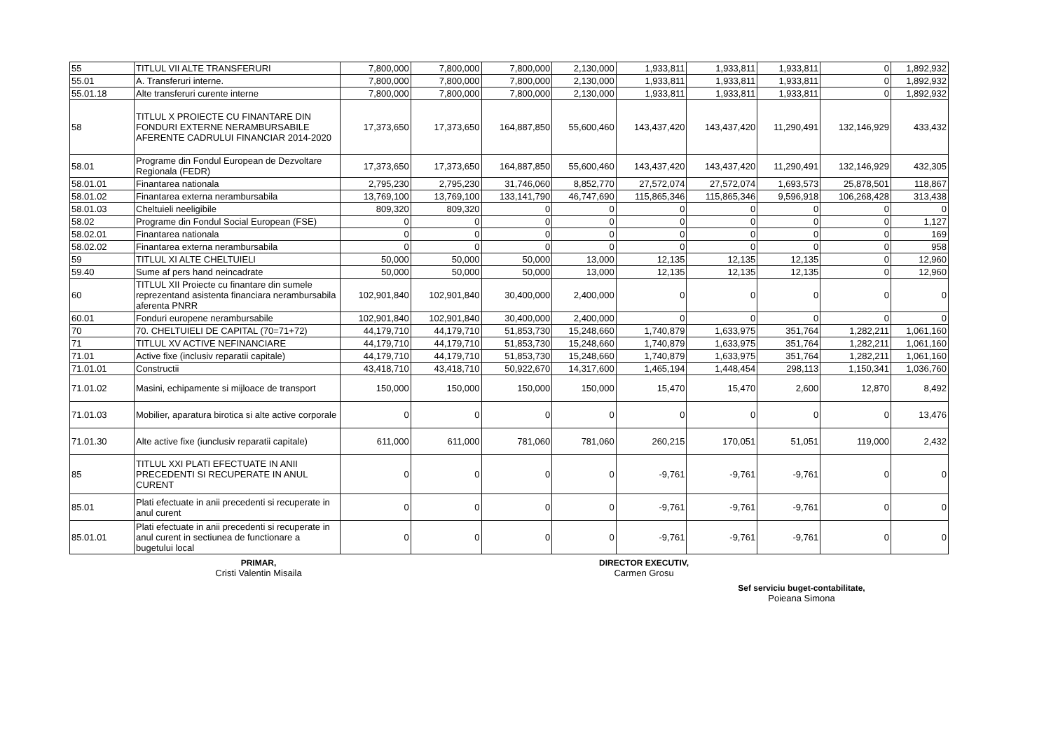| 55 | TITLUL VII ALTE TRANSFERURI | 7,800,000 | 7,800,000 | 7,800,000 | 2,130,000 | 1,933,811 | 1,933,811 | 1,933,811 | 0 | 1,892,932 |
| 55.01 | A. Transferuri interne. | 7,800,000 | 7,800,000 | 7,800,000 | 2,130,000 | 1,933,811 | 1,933,811 | 1,933,811 | 0 | 1,892,932 |
| 55.01.18 | Alte transferuri curente interne | 7,800,000 | 7,800,000 | 7,800,000 | 2,130,000 | 1,933,811 | 1,933,811 | 1,933,811 | 0 | 1,892,932 |
| 58 | TITLUL X PROIECTE CU FINANTARE DIN FONDURI EXTERNE NERAMBURSABILE AFERENTE CADRULUI FINANCIAR 2014-2020 | 17,373,650 | 17,373,650 | 164,887,850 | 55,600,460 | 143,437,420 | 143,437,420 | 11,290,491 | 132,146,929 | 433,432 |
| 58.01 | Programe din Fondul European de Dezvoltare Regionala (FEDR) | 17,373,650 | 17,373,650 | 164,887,850 | 55,600,460 | 143,437,420 | 143,437,420 | 11,290,491 | 132,146,929 | 432,305 |
| 58.01.01 | Finantarea nationala | 2,795,230 | 2,795,230 | 31,746,060 | 8,852,770 | 27,572,074 | 27,572,074 | 1,693,573 | 25,878,501 | 118,867 |
| 58.01.02 | Finantarea externa nerambursabila | 13,769,100 | 13,769,100 | 133,141,790 | 46,747,690 | 115,865,346 | 115,865,346 | 9,596,918 | 106,268,428 | 313,438 |
| 58.01.03 | Cheltuieli neeligibile | 809,320 | 809,320 | 0 | 0 | 0 | 0 | 0 | 0 | 0 |
| 58.02 | Programe din Fondul Social European (FSE) | 0 | 0 | 0 | 0 | 0 | 0 | 0 | 0 | 1,127 |
| 58.02.01 | Finantarea nationala | 0 | 0 | 0 | 0 | 0 | 0 | 0 | 0 | 169 |
| 58.02.02 | Finantarea externa nerambursabila | 0 | 0 | 0 | 0 | 0 | 0 | 0 | 0 | 958 |
| 59 | TITLUL XI ALTE CHELTUIELI | 50,000 | 50,000 | 50,000 | 13,000 | 12,135 | 12,135 | 12,135 | 0 | 12,960 |
| 59.40 | Sume af pers hand neincadrate | 50,000 | 50,000 | 50,000 | 13,000 | 12,135 | 12,135 | 12,135 | 0 | 12,960 |
| 60 | TITLUL XII Proiecte cu finantare din sumele reprezentand asistenta financiara nerambursabila aferenta PNRR | 102,901,840 | 102,901,840 | 30,400,000 | 2,400,000 | 0 | 0 | 0 | 0 | 0 |
| 60.01 | Fonduri europene nerambursabile | 102,901,840 | 102,901,840 | 30,400,000 | 2,400,000 | 0 | 0 | 0 | 0 | 0 |
| 70 | 70. CHELTUIELI DE CAPITAL (70=71+72) | 44,179,710 | 44,179,710 | 51,853,730 | 15,248,660 | 1,740,879 | 1,633,975 | 351,764 | 1,282,211 | 1,061,160 |
| 71 | TITLUL XV ACTIVE NEFINANCIARE | 44,179,710 | 44,179,710 | 51,853,730 | 15,248,660 | 1,740,879 | 1,633,975 | 351,764 | 1,282,211 | 1,061,160 |
| 71.01 | Active fixe (inclusiv reparatii capitale) | 44,179,710 | 44,179,710 | 51,853,730 | 15,248,660 | 1,740,879 | 1,633,975 | 351,764 | 1,282,211 | 1,061,160 |
| 71.01.01 | Constructii | 43,418,710 | 43,418,710 | 50,922,670 | 14,317,600 | 1,465,194 | 1,448,454 | 298,113 | 1,150,341 | 1,036,760 |
| 71.01.02 | Masini, echipamente si mijloace de transport | 150,000 | 150,000 | 150,000 | 150,000 | 15,470 | 15,470 | 2,600 | 12,870 | 8,492 |
| 71.01.03 | Mobilier, aparatura birotica si alte active corporale | 0 | 0 | 0 | 0 | 0 | 0 | 0 | 0 | 13,476 |
| 71.01.30 | Alte active fixe (iunclusiv reparatii capitale) | 611,000 | 611,000 | 781,060 | 781,060 | 260,215 | 170,051 | 51,051 | 119,000 | 2,432 |
| 85 | TITLUL XXI PLATI EFECTUATE IN ANII PRECEDENTI SI RECUPERATE IN ANUL CURENT | 0 | 0 | 0 | 0 | -9,761 | -9,761 | -9,761 | 0 | 0 |
| 85.01 | Plati efectuate in anii precedenti si recuperate in anul curent | 0 | 0 | 0 | 0 | -9,761 | -9,761 | -9,761 | 0 | 0 |
| 85.01.01 | Plati efectuate in anii precedenti si recuperate in anul curent in sectiunea de functionare a bugetului local | 0 | 0 | 0 | 0 | -9,761 | -9,761 | -9,761 | 0 | 0 |
PRIMAR,
Cristi Valentin Misaila
DIRECTOR EXECUTIV,
Carmen Grosu
Sef serviciu buget-contabilitate,
Poieana Simona